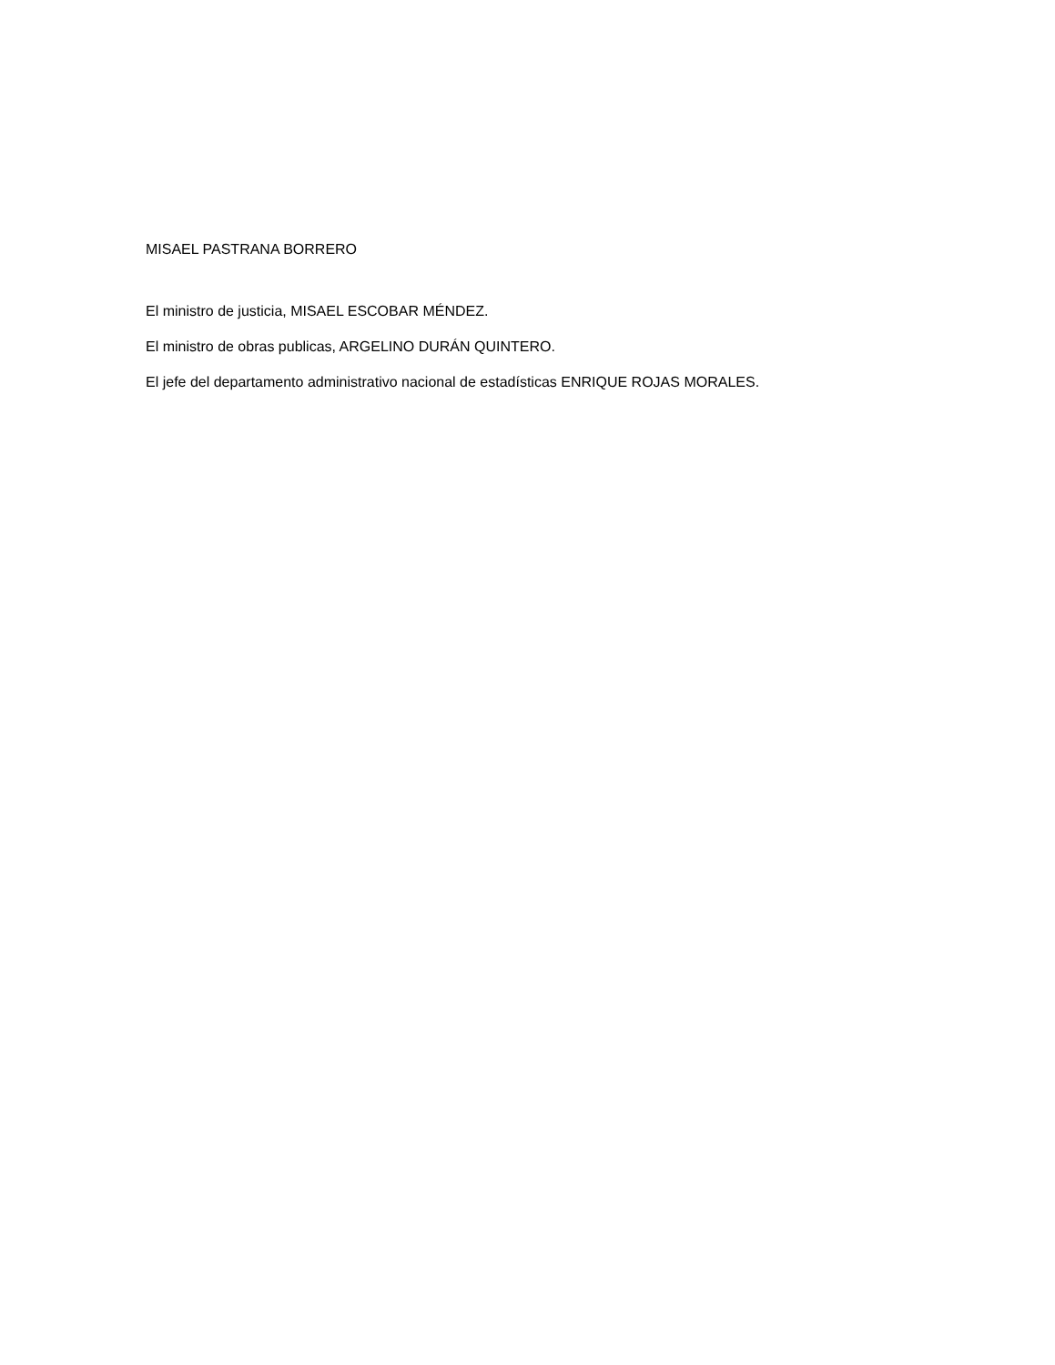MISAEL PASTRANA BORRERO
El ministro de justicia, MISAEL ESCOBAR MÉNDEZ.
El ministro de obras publicas, ARGELINO DURÁN QUINTERO.
El jefe del departamento administrativo nacional de estadísticas ENRIQUE ROJAS MORALES.